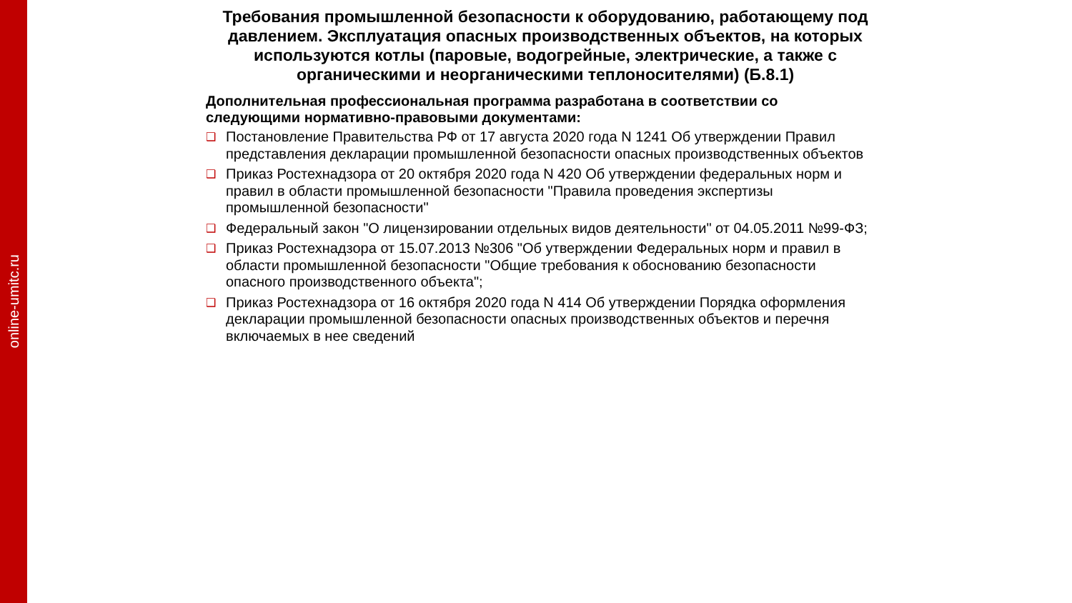online-umitc.ru
Требования промышленной безопасности к оборудованию, работающему под давлением. Эксплуатация опасных производственных объектов, на которых используются котлы (паровые, водогрейные, электрические, а также с органическими и неорганическими теплоносителями) (Б.8.1)
Дополнительная профессиональная программа разработана в соответствии со следующими нормативно-правовыми документами:
❑ Постановление Правительства РФ от 17 августа 2020 года N 1241 Об утверждении Правил представления декларации промышленной безопасности опасных производственных объектов
❑ Приказ Ростехнадзора от 20 октября 2020 года N 420 Об утверждении федеральных норм и правил в области промышленной безопасности "Правила проведения экспертизы промышленной безопасности"
❑ Федеральный закон "О лицензировании отдельных видов деятельности" от 04.05.2011 №99-ФЗ;
❑ Приказ Ростехнадзора от 15.07.2013 №306 "Об утверждении Федеральных норм и правил в области промышленной безопасности "Общие требования к обоснованию безопасности опасного производственного объекта";
❑ Приказ Ростехнадзора от 16 октября 2020 года N 414 Об утверждении Порядка оформления декларации промышленной безопасности опасных производственных объектов и перечня включаемых в нее сведений